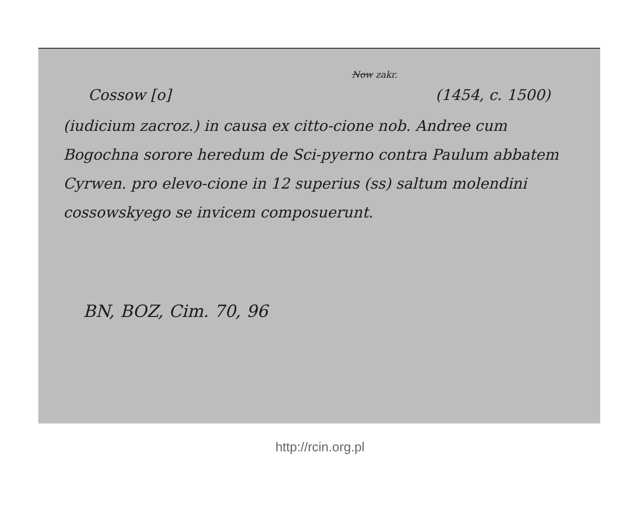Now zakr.
Cossow [o] (1454, c. 1500)
(iudicium zacroz.) in causa ex citto-cione nob. Andree cum Bogochna sorore heredum de Sci-pyerno contra Paulum abbatem Cyrwen. pro elevo-cione in 12 superius (ss) saltum molendini cossowskyego se invicem composuerunt.
BN, BOZ, Cim. 70, 96
http://rcin.org.pl